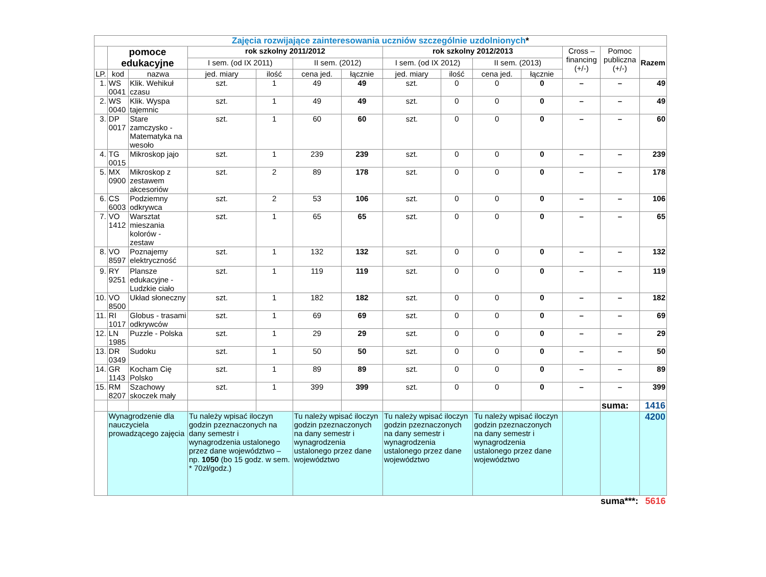| Zajęcia rozwijające zainteresowania uczniów szczególnie uzdolnionych * | | | | | | | | | | | | | |
| | pomoce edukacyjne | | rok szkolny 2011/2012 | | | | rok szkolny 2012/2013 | | | | Cross – financing (+/-) | Pomoc publiczna (+/-) | Razem |
| | | | I sem. (od IX 2011) | | II sem. (2012) | | I sem. (od IX 2012) | | II sem. (2013) | | | | |
| LP. | kod | nazwa | jed. miary | ilość | cena jed. | łącznie | jed. miary | ilość | cena jed. | łącznie | | | |
| 1. | WS 0041 | Klik. Wehikuł czasu | szt. | 1 | 49 | 49 | szt. | 0 | 0 | 0 | – | – | 49 |
| 2. | WS 0040 | Klik. Wyspa tajemnic | szt. | 1 | 49 | 49 | szt. | 0 | 0 | 0 | – | – | 49 |
| 3. | DP 0017 | Stare zamczysko - Matematyka na wesoło | szt. | 1 | 60 | 60 | szt. | 0 | 0 | 0 | – | – | 60 |
| 4. | TG 0015 | Mikroskop jajo | szt. | 1 | 239 | 239 | szt. | 0 | 0 | 0 | – | – | 239 |
| 5. | MX 0900 | Mikroskop z zestawem akcesoriów | szt. | 2 | 89 | 178 | szt. | 0 | 0 | 0 | – | – | 178 |
| 6. | CS 6003 | Podziemny odkrywca | szt. | 2 | 53 | 106 | szt. | 0 | 0 | 0 | – | – | 106 |
| 7. | VO 1412 | Warsztat mieszania kolorów - zestaw | szt. | 1 | 65 | 65 | szt. | 0 | 0 | 0 | – | – | 65 |
| 8. | VO 8597 | Poznajemy elektryczność | szt. | 1 | 132 | 132 | szt. | 0 | 0 | 0 | – | – | 132 |
| 9. | RY 9251 | Plansze edukacyjne - Ludzkie ciało | szt. | 1 | 119 | 119 | szt. | 0 | 0 | 0 | – | – | 119 |
| 10. | VO 8500 | Układ słoneczny | szt. | 1 | 182 | 182 | szt. | 0 | 0 | 0 | – | – | 182 |
| 11. | RI 1017 | Globus - trasami odkrywców | szt. | 1 | 69 | 69 | szt. | 0 | 0 | 0 | – | – | 69 |
| 12. | LN 1985 | Puzzle - Polska | szt. | 1 | 29 | 29 | szt. | 0 | 0 | 0 | – | – | 29 |
| 13. | DR 0349 | Sudoku | szt. | 1 | 50 | 50 | szt. | 0 | 0 | 0 | – | – | 50 |
| 14. | GR 1143 | Kocham Cię Polsko | szt. | 1 | 89 | 89 | szt. | 0 | 0 | 0 | – | – | 89 |
| 15. | RM 8207 | Szachowy skoczek mały | szt. | 1 | 399 | 399 | szt. | 0 | 0 | 0 | – | – | 399 |
| | | | | | | | | | | | | suma: | 1416 |
| | Wynagrodzenie dla nauczyciela prowadzącego zajęcia | | Tu należy wpisać iloczyn godzin pzeznaczonych na dany semestr i wynagrodzenia ustalonego przez dane województwo – np. 1050 (bo 15 godz. w sem. * 70zł/godz.) | | Tu należy wpisać iloczyn godzin pzeznaczonych na dany semestr i wynagrodzenia ustalonego przez dane województwo | | Tu należy wpisać iloczyn godzin pzeznaczonych na dany semestr i wynagrodzenia ustalonego przez dane województwo | | Tu należy wpisać iloczyn godzin pzeznaczonych na dany semestr i wynagrodzenia ustalonego przez dane województwo | | | | 4200 |
| suma***: | | | | | | | | | | | | | 5616 |